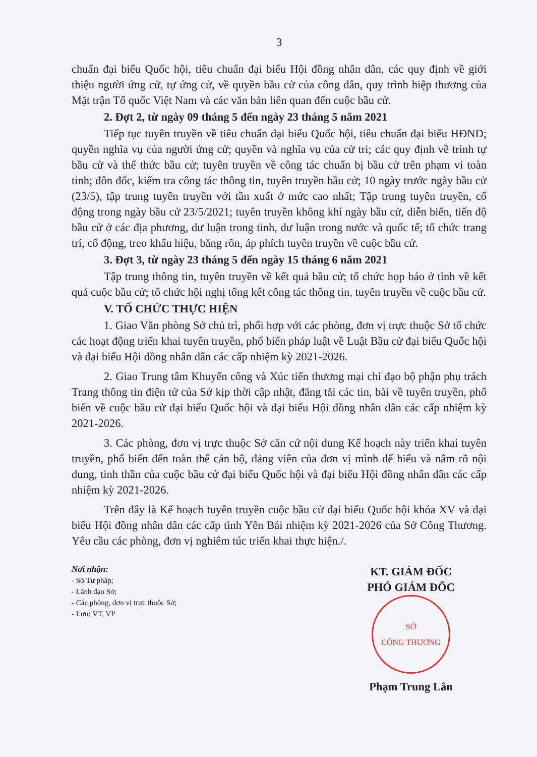3
chuẩn đại biểu Quốc hội, tiêu chuẩn đại biểu Hội đồng nhân dân, các quy định về giới thiệu người ứng cử, tự ứng cử, về quyền bầu cử của công dân, quy trình hiệp thương của Mặt trận Tổ quốc Việt Nam và các văn bản liên quan đến cuộc bầu cử.
2. Đợt 2, từ ngày 09 tháng 5 đến ngày 23 tháng 5 năm 2021
Tiếp tục tuyên truyền về tiêu chuẩn đại biểu Quốc hội, tiêu chuẩn đại biểu HĐND; quyền nghĩa vụ của người ứng cử; quyền và nghĩa vụ của cử tri; các quy định về trình tự bầu cử và thể thức bầu cử; tuyên truyền về công tác chuẩn bị bầu cử trên phạm vi toàn tỉnh; đôn đốc, kiểm tra công tác thông tin, tuyên truyền bầu cử; 10 ngày trước ngày bầu cử (23/5), tập trung tuyên truyền với tần xuất ở mức cao nhất; Tập trung tuyên truyền, cổ động trong ngày bầu cử 23/5/2021; tuyên truyền không khí ngày bầu cử, diễn biến, tiến độ bầu cử ở các địa phương, dư luận trong tỉnh, dư luận trong nước và quốc tế; tổ chức trang trí, cổ động, treo khẩu hiệu, băng rôn, áp phích tuyên truyền về cuộc bầu cử.
3. Đợt 3, từ ngày 23 tháng 5 đến ngày 15 tháng 6 năm 2021
Tập trung thông tin, tuyên truyền về kết quả bầu cử; tổ chức họp báo ở tỉnh về kết quả cuộc bầu cử; tổ chức hội nghị tổng kết công tác thông tin, tuyên truyền về cuộc bầu cử.
V. TỔ CHỨC THỰC HIỆN
1. Giao Văn phòng Sở chủ trì, phối hợp với các phòng, đơn vị trực thuộc Sở tổ chức các hoạt động triển khai tuyên truyền, phổ biến pháp luật về Luật Bầu cử đại biểu Quốc hội và đại biểu Hội đồng nhân dân các cấp nhiệm kỳ 2021-2026.
2. Giao Trung tâm Khuyến công và Xúc tiến thương mại chỉ đạo bộ phận phụ trách Trang thông tin điện tử của Sở kịp thời cập nhật, đăng tải các tin, bài về tuyên truyền, phổ biến về cuộc bầu cử đại biểu Quốc hội và đại biểu Hội đồng nhân dân các cấp nhiệm kỳ 2021-2026.
3. Các phòng, đơn vị trực thuộc Sở căn cứ nội dung Kế hoạch này triển khai tuyên truyền, phổ biến đến toàn thể cán bộ, đảng viên của đơn vị mình để hiểu và nắm rõ nội dung, tinh thần của cuộc bầu cử đại biểu Quốc hội và đại biểu Hội đồng nhân dân các cấp nhiệm kỳ 2021-2026.
Trên đây là Kế hoạch tuyên truyền cuộc bầu cử đại biểu Quốc hội khóa XV và đại biểu Hội đồng nhân dân các cấp tỉnh Yên Bái nhiệm kỳ 2021-2026 của Sở Công Thương. Yêu cầu các phòng, đơn vị nghiêm túc triển khai thực hiện./.
Nơi nhận:
- Sở Tư pháp;
- Lãnh đạo Sở;
- Các phòng, đơn vị trực thuộc Sở;
- Lưu: VT, VP
KT. GIÁM ĐỐC
PHÓ GIÁM ĐỐC
SỞ
CÔNG THƯƠNG
Phạm Trung Lân